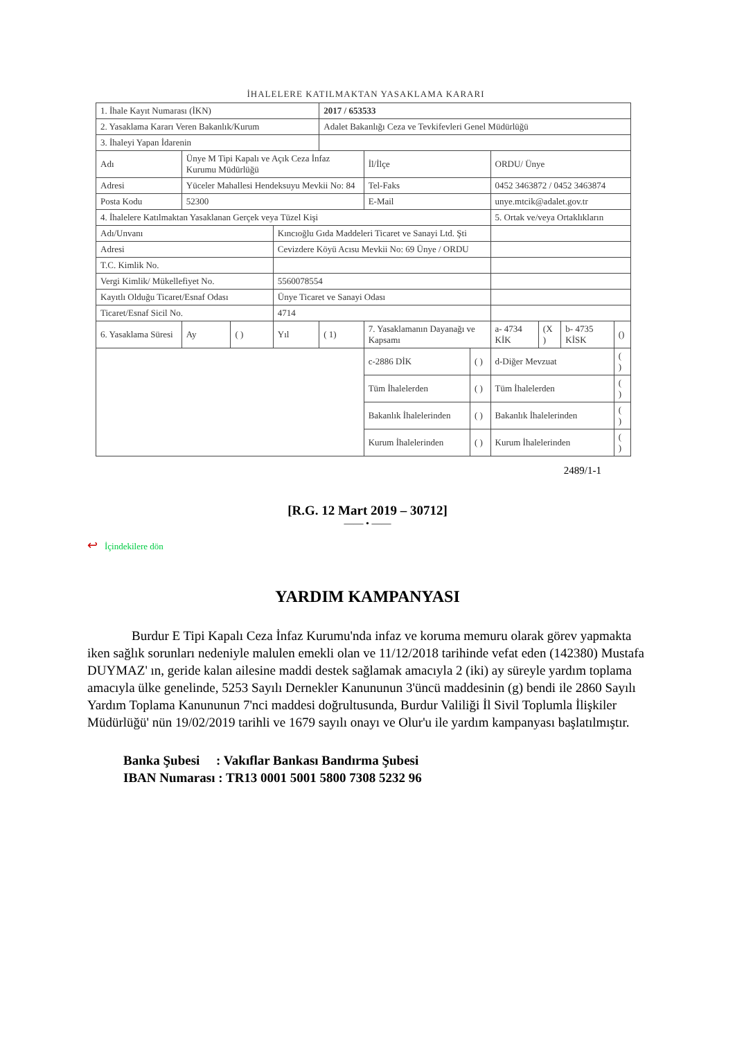İHALELERE KATILMAKTAN YASAKLAMA KARARI
| 1. İhale Kayıt Numarası (İKN) | | | | 2017 / 653533 | | | | | | |
| 2. Yasaklama Kararı Veren Bakanlık/Kurum | | | | Adalet Bakanlığı Ceza ve Tevkifevleri Genel Müdürlüğü | | | | | | |
| 3. İhaleyi Yapan İdarenin | | | | | | | | | | |
| Adı | Ünye M Tipi Kapalı ve Açık Ceza İnfaz Kurumu Müdürlüğü | | | | İl/İlçe | | ORDU/ Ünye | | | |
| Adresi | Yüceler Mahallesi Hendeksuyu Mevkii No: 84 | | | | Tel-Faks | | 0452 3463872 / 0452 3463874 | | | |
| Posta Kodu | 52300 | | | | E-Mail | | unye.mtcik@adalet.gov.tr | | | |
| 4. İhalelere Katılmaktan Yasaklanan Gerçek veya Tüzel Kişi | | | | | | | 5. Ortak ve/veya Ortaklıkların | | | |
| Adı/Unvanı | | | Kıncıoğlu Gıda Maddeleri Ticaret ve Sanayi Ltd. Şti | | | | | | | |
| Adresi | | | Cevizdere Köyü Acısu Mevkii No: 69 Ünye / ORDU | | | | | | | |
| T.C. Kimlik No. | | | | | | | | | | |
| Vergi Kimlik/ Mükellefiyet No. | | | 5560078554 | | | | | | | |
| Kayıtlı Olduğu Ticaret/Esnaf Odası | | | Ünye Ticaret ve Sanayi Odası | | | | | | | |
| Ticaret/Esnaf Sicil No. | | | 4714 | | | | | | | |
| 6. Yasaklama Süresi | Ay | ( ) | Yıl | ( 1) | 7. Yasaklamanın Dayanağı ve Kapsamı | | a- 4734 KİK | (X ) | b- 4735 KİSK | () |
| | | | | | c-2886 DİK | ( ) | d-Diğer Mevzuat | | | ( ) |
| | | | | | Tüm İhalelerden | ( ) | Tüm İhalelerden | | | ( ) |
| | | | | | Bakanlık İhalelerinden | ( ) | Bakanlık İhalelerinden | | | ( ) |
| | | | | | Kurum İhalelerinden | ( ) | Kurum İhalelerinden | | | ( ) |
2489/1-1
[R.G. 12 Mart 2019 – 30712]
—— • ——
↩ İçindekilere dön
YARDIM KAMPANYASI
Burdur E Tipi Kapalı Ceza İnfaz Kurumu'nda infaz ve koruma memuru olarak görev yapmakta iken sağlık sorunları nedeniyle malulen emekli olan ve 11/12/2018 tarihinde vefat eden (142380) Mustafa DUYMAZ' ın, geride kalan ailesine maddi destek sağlamak amacıyla 2 (iki) ay süreyle yardım toplama amacıyla ülke genelinde, 5253 Sayılı Dernekler Kanununun 3'üncü maddesinin (g) bendi ile 2860 Sayılı Yardım Toplama Kanununun 7'nci maddesi doğrultusunda, Burdur Valiliği İl Sivil Toplumla İlişkiler Müdürlüğü' nün 19/02/2019 tarihli ve 1679 sayılı onayı ve Olur'u ile yardım kampanyası başlatılmıştır.
Banka Şubesi : Vakıflar Bankası Bandırma Şubesi
IBAN Numarası : TR13 0001 5001 5800 7308 5232 96